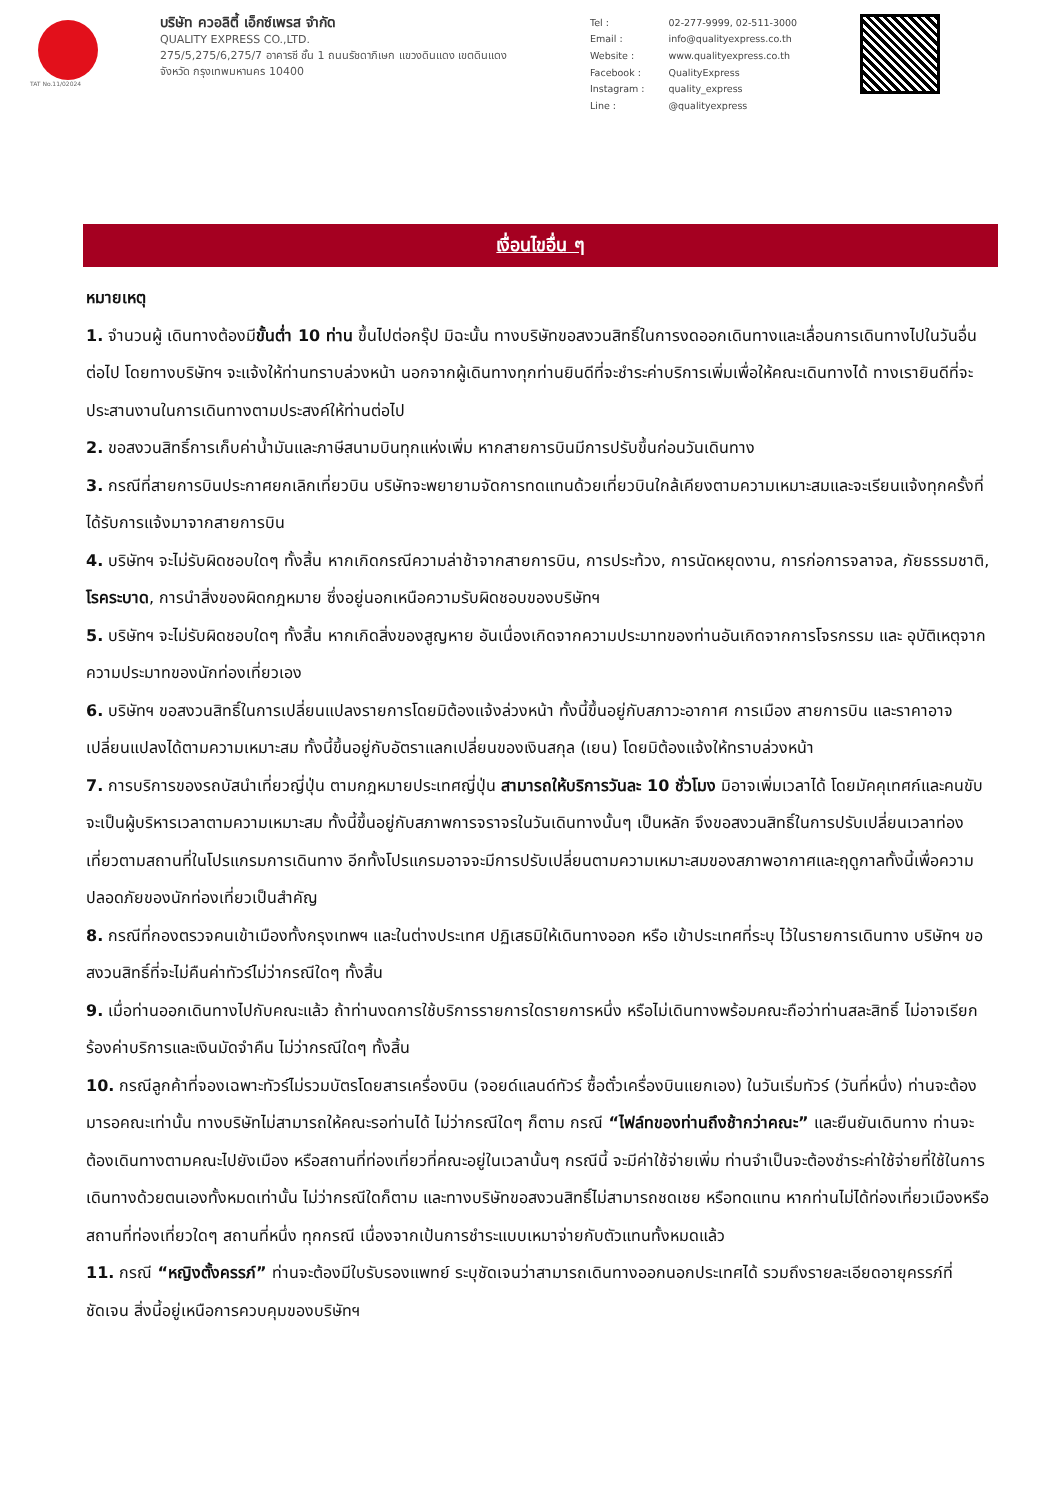TAT No.11/02024
บริษัท ควอลิตี้ เอ็กซ์เพรส จำกัด
QUALITY EXPRESS CO.,LTD.
275/5,275/6,275/7 อาคารซี ชั้น 1 ถนนรัชดาภิเษก แขวงดินแดง เขตดินแดง
จังหวัด กรุงเทพมหานคร 10400
| Tel : | 02-277-9999, 02-511-3000 |
| Email : | info@qualityexpress.co.th |
| Website : | www.qualityexpress.co.th |
| Facebook : | QualityExpress |
| Instagram : | quality_express |
| Line : | @qualityexpress |
เงื่อนไขอื่น ๆ
หมายเหตุ
1. จำนวนผู้ เดินทางต้องมีขั้นต่ำ 10 ท่าน ขึ้นไปต่อกรุ๊ป มิฉะนั้น ทางบริษัทขอสงวนสิทธิ์ในการงดออกเดินทางและเลื่อนการเดินทางไปในวันอื่นต่อไป โดยทางบริษัทฯ จะแจ้งให้ท่านทราบล่วงหน้า นอกจากผู้เดินทางทุกท่านยินดีที่จะชำระค่าบริการเพิ่มเพื่อให้คณะเดินทางได้ ทางเรายินดีที่จะประสานงานในการเดินทางตามประสงค์ให้ท่านต่อไป
2. ขอสงวนสิทธิ์การเก็บค่าน้ำมันและภาษีสนามบินทุกแห่งเพิ่ม หากสายการบินมีการปรับขึ้นก่อนวันเดินทาง
3. กรณีที่สายการบินประกาศยกเลิกเที่ยวบิน บริษัทจะพยายามจัดการทดแทนด้วยเที่ยวบินใกล้เคียงตามความเหมาะสมและจะเรียนแจ้งทุกครั้งที่ได้รับการแจ้งมาจากสายการบิน
4. บริษัทฯ จะไม่รับผิดชอบใดๆ ทั้งสิ้น หากเกิดกรณีความล่าช้าจากสายการบิน, การประท้วง, การนัดหยุดงาน, การก่อการจลาจล, ภัยธรรมชาติ, โรคระบาด, การนำสิ่งของผิดกฎหมาย ซึ่งอยู่นอกเหนือความรับผิดชอบของบริษัทฯ
5. บริษัทฯ จะไม่รับผิดชอบใดๆ ทั้งสิ้น หากเกิดสิ่งของสูญหาย อันเนื่องเกิดจากความประมาทของท่านอันเกิดจากการโจรกรรม และ อุบัติเหตุจากความประมาทของนักท่องเที่ยวเอง
6. บริษัทฯ ขอสงวนสิทธิ์ในการเปลี่ยนแปลงรายการโดยมิต้องแจ้งล่วงหน้า ทั้งนี้ขึ้นอยู่กับสภาวะอากาศ การเมือง สายการบิน และราคาอาจเปลี่ยนแปลงได้ตามความเหมาะสม ทั้งนี้ขึ้นอยู่กับอัตราแลกเปลี่ยนของเงินสกุล (เยน) โดยมิต้องแจ้งให้ทราบล่วงหน้า
7. การบริการของรถบัสนำเที่ยวญี่ปุ่น ตามกฎหมายประเทศญี่ปุ่น สามารถให้บริการวันละ 10 ชั่วโมง มิอาจเพิ่มเวลาได้ โดยมัคคุเทศก์และคนขับจะเป็นผู้บริหารเวลาตามความเหมาะสม ทั้งนี้ขึ้นอยู่กับสภาพการจราจรในวันเดินทางนั้นๆ เป็นหลัก จึงขอสงวนสิทธิ์ในการปรับเปลี่ยนเวลาท่องเที่ยวตามสถานที่ในโปรแกรมการเดินทาง อีกทั้งโปรแกรมอาจจะมีการปรับเปลี่ยนตามความเหมาะสมของสภาพอากาศและฤดูกาลทั้งนี้เพื่อความปลอดภัยของนักท่องเที่ยวเป็นสำคัญ
8. กรณีที่กองตรวจคนเข้าเมืองทั้งกรุงเทพฯ และในต่างประเทศ ปฏิเสธมิให้เดินทางออก หรือ เข้าประเทศที่ระบุ ไว้ในรายการเดินทาง บริษัทฯ ขอสงวนสิทธิ์ที่จะไม่คืนค่าทัวร์ไม่ว่ากรณีใดๆ ทั้งสิ้น
9. เมื่อท่านออกเดินทางไปกับคณะแล้ว ถ้าท่านงดการใช้บริการรายการใดรายการหนึ่ง หรือไม่เดินทางพร้อมคณะถือว่าท่านสละสิทธิ์ ไม่อาจเรียกร้องค่าบริการและเงินมัดจำคืน ไม่ว่ากรณีใดๆ ทั้งสิ้น
10. กรณีลูกค้าที่จองเฉพาะทัวร์ไม่รวมบัตรโดยสารเครื่องบิน (จอยด์แลนด์ทัวร์ ซื้อตั๋วเครื่องบินแยกเอง) ในวันเริ่มทัวร์ (วันที่หนึ่ง) ท่านจะต้องมารอคณะเท่านั้น ทางบริษัทไม่สามารถให้คณะรอท่านได้ ไม่ว่ากรณีใดๆ ก็ตาม กรณี “ไฟล์ทของท่านถึงช้ากว่าคณะ” และยืนยันเดินทาง ท่านจะต้องเดินทางตามคณะไปยังเมือง หรือสถานที่ท่องเที่ยวที่คณะอยู่ในเวลานั้นๆ กรณีนี้ จะมีค่าใช้จ่ายเพิ่ม ท่านจำเป็นจะต้องชำระค่าใช้จ่ายที่ใช้ในการเดินทางด้วยตนเองทั้งหมดเท่านั้น ไม่ว่ากรณีใดก็ตาม และทางบริษัทขอสงวนสิทธิ์ไม่สามารถชดเชย หรือทดแทน หากท่านไม่ได้ท่องเที่ยวเมืองหรือสถานที่ท่องเที่ยวใดๆ สถานที่หนึ่ง ทุกกรณี เนื่องจากเป้นการชำระแบบเหมาจ่ายกับตัวแทนทั้งหมดแล้ว
11. กรณี “หญิงตั้งครรภ์” ท่านจะต้องมีใบรับรองแพทย์ ระบุชัดเจนว่าสามารถเดินทางออกนอกประเทศได้ รวมถึงรายละเอียดอายุครรภ์ที่ชัดเจน สิ่งนี้อยู่เหนือการควบคุมของบริษัทฯ